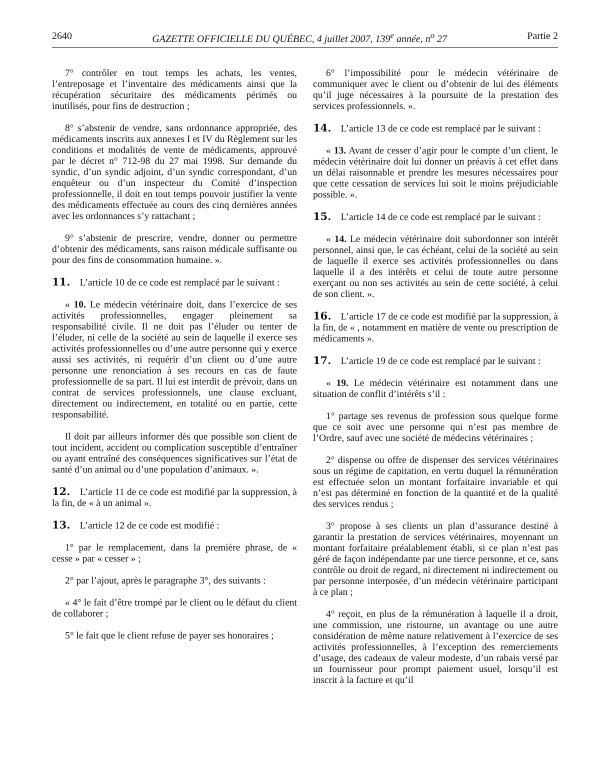2640 GAZETTE OFFICIELLE DU QUÉBEC, 4 juillet 2007, 139<sup>e</sup> année, n<sup>o</sup> 27 Partie 2
7° contrôler en tout temps les achats, les ventes, l’entreposage et l’inventaire des médicaments ainsi que la récupération sécuritaire des médicaments périmés ou inutilisés, pour fins de destruction ;
8° s’abstenir de vendre, sans ordonnance appropriée, des médicaments inscrits aux annexes I et IV du Règlement sur les conditions et modalités de vente de médicaments, approuvé par le décret n° 712-98 du 27 mai 1998. Sur demande du syndic, d’un syndic adjoint, d’un syndic correspondant, d’un enquêteur ou d’un inspecteur du Comité d’inspection professionnelle, il doit en tout temps pouvoir justifier la vente des médicaments effectuée au cours des cinq dernières années avec les ordonnances s’y rattachant ;
9° s’abstenir de prescrire, vendre, donner ou permettre d’obtenir des médicaments, sans raison médicale suffisante ou pour des fins de consommation humaine. ».
11. L’article 10 de ce code est remplacé par le suivant :
« 10. Le médecin vétérinaire doit, dans l’exercice de ses activités professionnelles, engager pleinement sa responsabilité civile. Il ne doit pas l’éluder ou tenter de l’éluder, ni celle de la société au sein de laquelle il exerce ses activités professionnelles ou d’une autre personne qui y exerce aussi ses activités, ni requérir d’un client ou d’une autre personne une renonciation à ses recours en cas de faute professionnelle de sa part. Il lui est interdit de prévoir, dans un contrat de services professionnels, une clause excluant, directement ou indirectement, en totalité ou en partie, cette responsabilité.
Il doit par ailleurs informer dès que possible son client de tout incident, accident ou complication susceptible d’entraîner ou ayant entraîné des conséquences significatives sur l’état de santé d’un animal ou d’une population d’animaux. ».
12. L’article 11 de ce code est modifié par la suppression, à la fin, de « à un animal ».
13. L’article 12 de ce code est modifié :
1° par le remplacement, dans la première phrase, de « cesse » par « cesser » ;
2° par l’ajout, après le paragraphe 3°, des suivants :
« 4° le fait d’être trompé par le client ou le défaut du client de collaborer ;
5° le fait que le client refuse de payer ses honoraires ;
6° l’impossibilité pour le médecin vétérinaire de communiquer avec le client ou d’obtenir de lui des éléments qu’il juge nécessaires à la poursuite de la prestation des services professionnels. ».
14. L’article 13 de ce code est remplacé par le suivant :
« 13. Avant de cesser d’agir pour le compte d’un client, le médecin vétérinaire doit lui donner un préavis à cet effet dans un délai raisonnable et prendre les mesures nécessaires pour que cette cessation de services lui soit le moins préjudiciable possible. ».
15. L’article 14 de ce code est remplacé par le suivant :
« 14. Le médecin vétérinaire doit subordonner son intérêt personnel, ainsi que, le cas échéant, celui de la société au sein de laquelle il exerce ses activités professionnelles ou dans laquelle il a des intérêts et celui de toute autre personne exerçant ou non ses activités au sein de cette société, à celui de son client. ».
16. L’article 17 de ce code est modifié par la suppression, à la fin, de « , notamment en matière de vente ou prescription de médicaments ».
17. L’article 19 de ce code est remplacé par le suivant :
« 19. Le médecin vétérinaire est notamment dans une situation de conflit d’intérêts s’il :
1° partage ses revenus de profession sous quelque forme que ce soit avec une personne qui n’est pas membre de l’Ordre, sauf avec une société de médecins vétérinaires ;
2° dispense ou offre de dispenser des services vétérinaires sous un régime de capitation, en vertu duquel la rémunération est effectuée selon un montant forfaitaire invariable et qui n’est pas déterminé en fonction de la quantité et de la qualité des services rendus ;
3° propose à ses clients un plan d’assurance destiné à garantir la prestation de services vétérinaires, moyennant un montant forfaitaire préalablement établi, si ce plan n’est pas géré de façon indépendante par une tierce personne, et ce, sans contrôle ou droit de regard, ni directement ni indirectement ou par personne interposée, d’un médecin vétérinaire participant à ce plan ;
4° reçoit, en plus de la rémunération à laquelle il a droit, une commission, une ristourne, un avantage ou une autre considération de même nature relativement à l’exercice de ses activités professionnelles, à l’exception des remerciements d’usage, des cadeaux de valeur modeste, d’un rabais versé par un fournisseur pour prompt paiement usuel, lorsqu’il est inscrit à la facture et qu’il